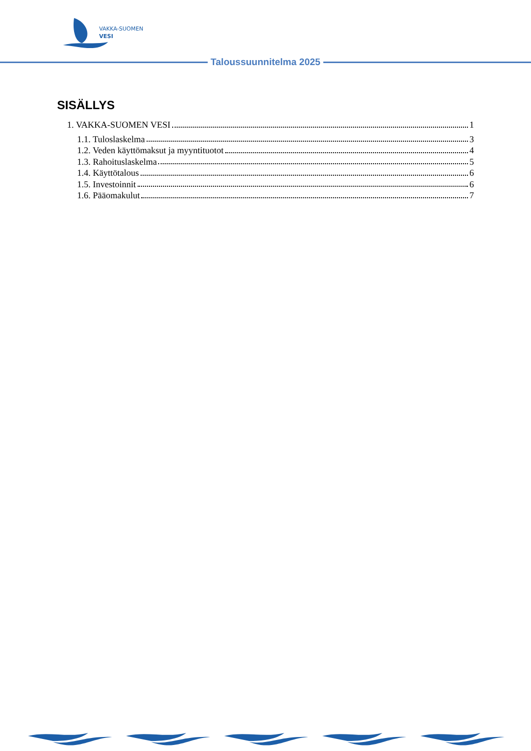VAKKA-SUOMEN
VESI
Taloussuunnitelma 2025
SISÄLLYS
1. VAKKA-SUOMEN VESI 1
1.1. Tuloslaskelma 3
1.2. Veden käyttömaksut ja myyntituotot 4
1.3. Rahoituslaskelma 5
1.4. Käyttötalous 6
1.5. Investoinnit 6
1.6. Pääomakulut 7